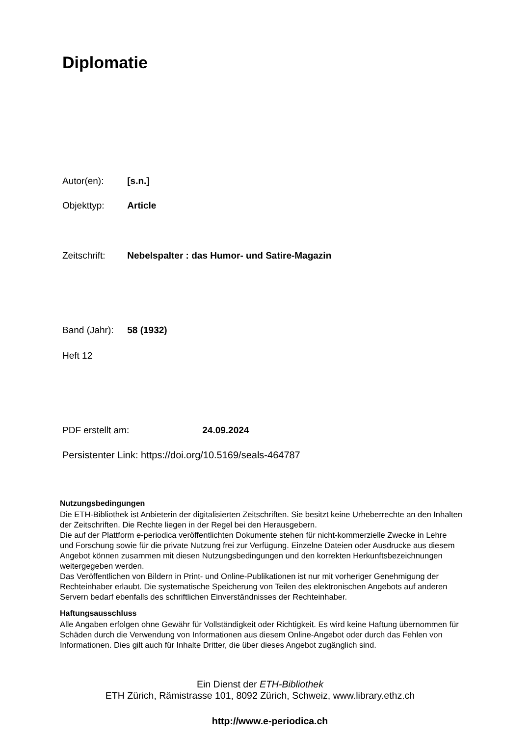Diplomatie
Autor(en): [s.n.]
Objekttyp: Article
Zeitschrift: Nebelspalter : das Humor- und Satire-Magazin
Band (Jahr): 58 (1932)
Heft 12
PDF erstellt am: 24.09.2024
Persistenter Link: https://doi.org/10.5169/seals-464787
Nutzungsbedingungen
Die ETH-Bibliothek ist Anbieterin der digitalisierten Zeitschriften. Sie besitzt keine Urheberrechte an den Inhalten der Zeitschriften. Die Rechte liegen in der Regel bei den Herausgebern.
Die auf der Plattform e-periodica veröffentlichten Dokumente stehen für nicht-kommerzielle Zwecke in Lehre und Forschung sowie für die private Nutzung frei zur Verfügung. Einzelne Dateien oder Ausdrucke aus diesem Angebot können zusammen mit diesen Nutzungsbedingungen und den korrekten Herkunftsbezeichnungen weitergegeben werden.
Das Veröffentlichen von Bildern in Print- und Online-Publikationen ist nur mit vorheriger Genehmigung der Rechteinhaber erlaubt. Die systematische Speicherung von Teilen des elektronischen Angebots auf anderen Servern bedarf ebenfalls des schriftlichen Einverständnisses der Rechteinhaber.
Haftungsausschluss
Alle Angaben erfolgen ohne Gewähr für Vollständigkeit oder Richtigkeit. Es wird keine Haftung übernommen für Schäden durch die Verwendung von Informationen aus diesem Online-Angebot oder durch das Fehlen von Informationen. Dies gilt auch für Inhalte Dritter, die über dieses Angebot zugänglich sind.
Ein Dienst der ETH-Bibliothek
ETH Zürich, Rämistrasse 101, 8092 Zürich, Schweiz, www.library.ethz.ch
http://www.e-periodica.ch